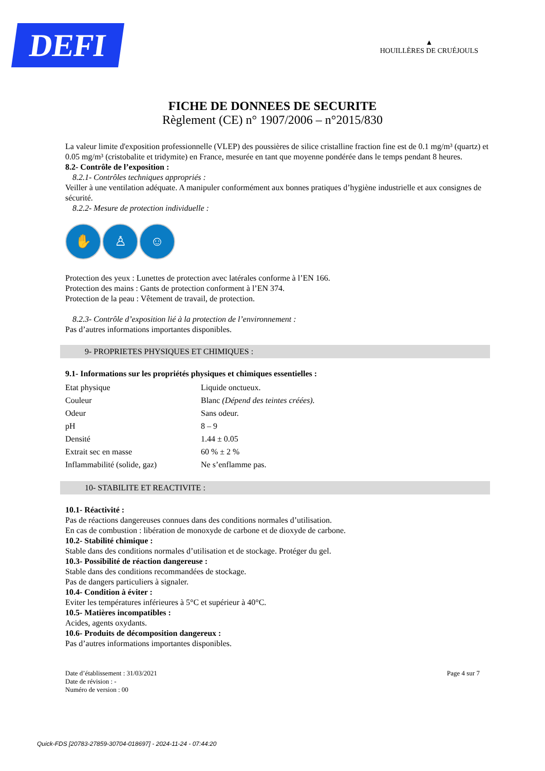DEFI
▲
HOUILLÈRES DE CRUÉJOULS
FICHE DE DONNEES DE SECURITE
Règlement (CE) n° 1907/2006 – n°2015/830
La valeur limite d'exposition professionnelle (VLEP) des poussières de silice cristalline fraction fine est de 0.1 mg/m³ (quartz) et 0.05 mg/m³ (cristobalite et tridymite) en France, mesurée en tant que moyenne pondérée dans le temps pendant 8 heures.
8.2- Contrôle de l’exposition :
8.2.1- Contrôles techniques appropriés :
Veiller à une ventilation adéquate. A manipuler conformément aux bonnes pratiques d’hygiène industrielle et aux consignes de sécurité.
8.2.2- Mesure de protection individuelle :
✋ ♙ ☺
Protection des yeux : Lunettes de protection avec latérales conforme à l’EN 166.
Protection des mains : Gants de protection conforment à l’EN 374.
Protection de la peau : Vêtement de travail, de protection.
8.2.3- Contrôle d’exposition lié à la protection de l’environnement :
Pas d’autres informations importantes disponibles.
9- PROPRIETES PHYSIQUES ET CHIMIQUES :
9.1- Informations sur les propriétés physiques et chimiques essentielles :
| Etat physique | Liquide onctueux. |
| Couleur | Blanc (Dépend des teintes créées). |
| Odeur | Sans odeur. |
| pH | 8 – 9 |
| Densité | 1.44 ± 0.05 |
| Extrait sec en masse | 60 % ± 2 % |
| Inflammabilité (solide, gaz) | Ne s’enflamme pas. |
10- STABILITE ET REACTIVITE :
10.1- Réactivité :
Pas de réactions dangereuses connues dans des conditions normales d’utilisation.
En cas de combustion : libération de monoxyde de carbone et de dioxyde de carbone.
10.2- Stabilité chimique :
Stable dans des conditions normales d’utilisation et de stockage. Protéger du gel.
10.3- Possibilité de réaction dangereuse :
Stable dans des conditions recommandées de stockage.
Pas de dangers particuliers à signaler.
10.4- Condition à éviter :
Eviter les températures inférieures à 5°C et supérieur à 40°C.
10.5- Matières incompatibles :
Acides, agents oxydants.
10.6- Produits de décomposition dangereux :
Pas d’autres informations importantes disponibles.
Date d’établissement : 31/03/2021
Date de révision : -
Numéro de version : 00
Page 4 sur 7
Quick-FDS [20783-27859-30704-018697] - 2024-11-24 - 07:44:20